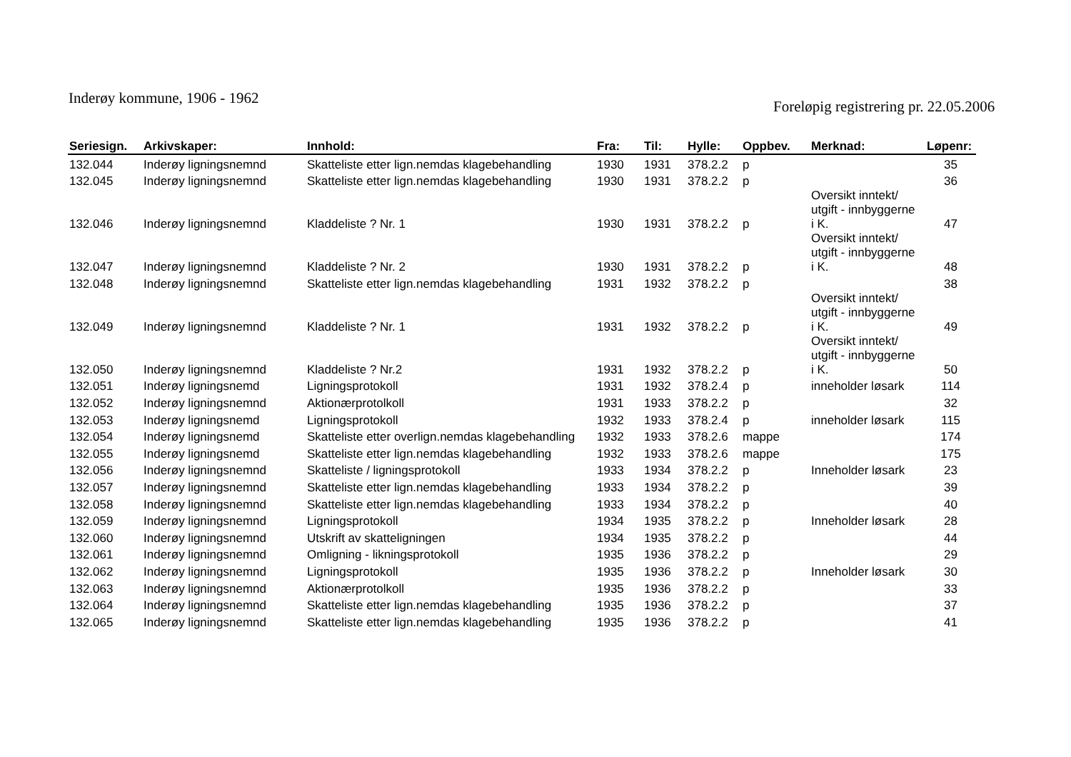Inderøy kommune, 1906 - 1962
Foreløpig registrering pr. 22.05.2006
| Seriesign. | Arkivskaper: | Innhold: | Fra: | Til: | Hylle: | Oppbev. | Merknad: | Løpenr: |
| --- | --- | --- | --- | --- | --- | --- | --- | --- |
| 132.044 | Inderøy ligningsnemnd | Skatteliste etter lign.nemdas klagebehandling | 1930 | 1931 | 378.2.2 | p | | 35 |
| 132.045 | Inderøy ligningsnemnd | Skatteliste etter lign.nemdas klagebehandling | 1930 | 1931 | 378.2.2 | p | | 36 |
| 132.046 | Inderøy ligningsnemnd | Kladdeliste ? Nr. 1 | 1930 | 1931 | 378.2.2 | p | Oversikt inntekt/ utgift - innbyggerne i K. | 47 |
| 132.047 | Inderøy ligningsnemnd | Kladdeliste ? Nr. 2 | 1930 | 1931 | 378.2.2 | p | Oversikt inntekt/ utgift - innbyggerne i K. | 48 |
| 132.048 | Inderøy ligningsnemnd | Skatteliste etter lign.nemdas klagebehandling | 1931 | 1932 | 378.2.2 | p | | 38 |
| 132.049 | Inderøy ligningsnemnd | Kladdeliste ? Nr. 1 | 1931 | 1932 | 378.2.2 | p | Oversikt inntekt/ utgift - innbyggerne i K. | 49 |
| 132.050 | Inderøy ligningsnemnd | Kladdeliste ? Nr.2 | 1931 | 1932 | 378.2.2 | p | Oversikt inntekt/ utgift - innbyggerne i K. | 50 |
| 132.051 | Inderøy ligningsnemd | Ligningsprotokoll | 1931 | 1932 | 378.2.4 | p | inneholder løsark | 114 |
| 132.052 | Inderøy ligningsnemnd | Aktionærprotolkoll | 1931 | 1933 | 378.2.2 | p | | 32 |
| 132.053 | Inderøy ligningsnemd | Ligningsprotokoll | 1932 | 1933 | 378.2.4 | p | inneholder løsark | 115 |
| 132.054 | Inderøy ligningsnemd | Skatteliste etter overlign.nemdas klagebehandling | 1932 | 1933 | 378.2.6 | mappe | | 174 |
| 132.055 | Inderøy ligningsnemd | Skatteliste etter lign.nemdas klagebehandling | 1932 | 1933 | 378.2.6 | mappe | | 175 |
| 132.056 | Inderøy ligningsnemnd | Skatteliste / ligningsprotokoll | 1933 | 1934 | 378.2.2 | p | Inneholder løsark | 23 |
| 132.057 | Inderøy ligningsnemnd | Skatteliste etter lign.nemdas klagebehandling | 1933 | 1934 | 378.2.2 | p | | 39 |
| 132.058 | Inderøy ligningsnemnd | Skatteliste etter lign.nemdas klagebehandling | 1933 | 1934 | 378.2.2 | p | | 40 |
| 132.059 | Inderøy ligningsnemnd | Ligningsprotokoll | 1934 | 1935 | 378.2.2 | p | Inneholder løsark | 28 |
| 132.060 | Inderøy ligningsnemnd | Utskrift av skatteligningen | 1934 | 1935 | 378.2.2 | p | | 44 |
| 132.061 | Inderøy ligningsnemnd | Omligning - likningsprotokoll | 1935 | 1936 | 378.2.2 | p | | 29 |
| 132.062 | Inderøy ligningsnemnd | Ligningsprotokoll | 1935 | 1936 | 378.2.2 | p | Inneholder løsark | 30 |
| 132.063 | Inderøy ligningsnemnd | Aktionærprotolkoll | 1935 | 1936 | 378.2.2 | p | | 33 |
| 132.064 | Inderøy ligningsnemnd | Skatteliste etter lign.nemdas klagebehandling | 1935 | 1936 | 378.2.2 | p | | 37 |
| 132.065 | Inderøy ligningsnemnd | Skatteliste etter lign.nemdas klagebehandling | 1935 | 1936 | 378.2.2 | p | | 41 |